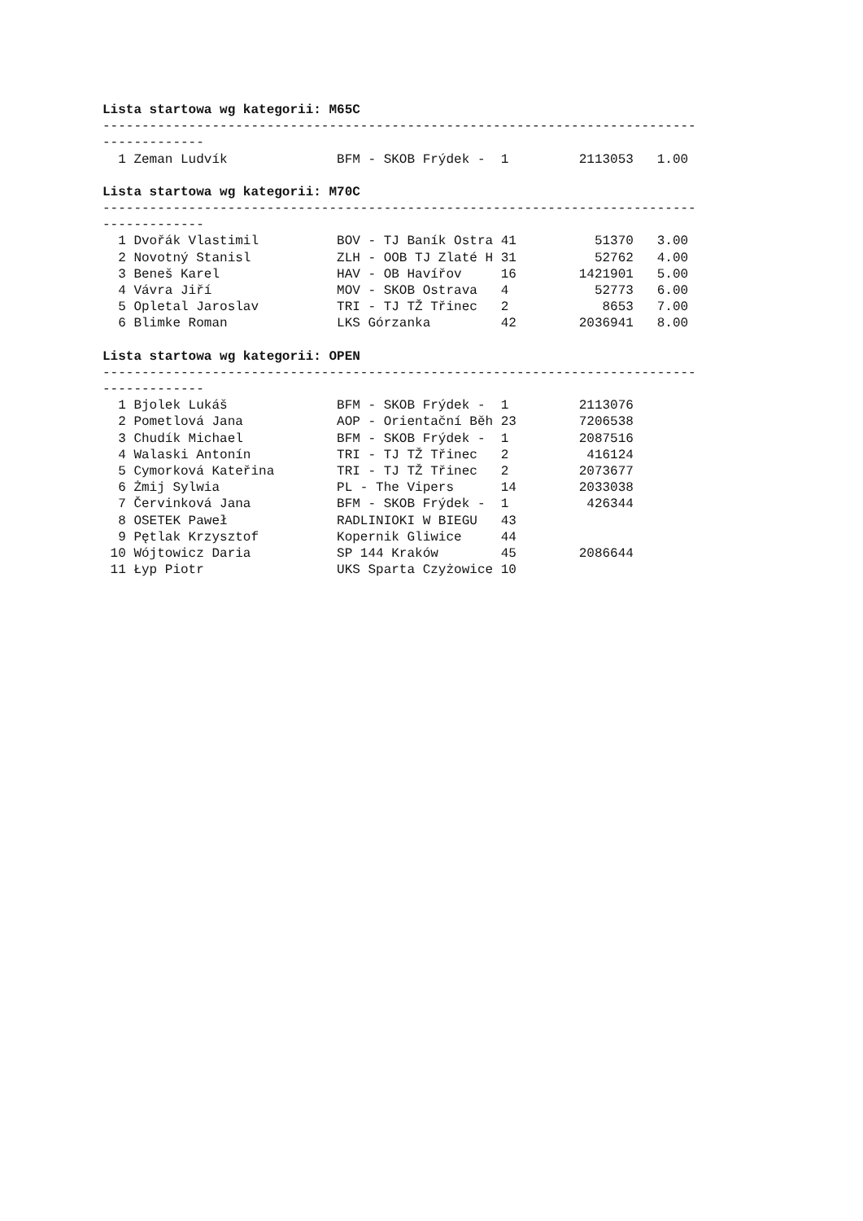Lista startowa wg kategorii: M65C
----------------------------------------------------------------------------
-------------
  1 Zeman Ludvík              BFM - SKOB Frýdek -  1         2113053   1.00
Lista startowa wg kategorii: M70C
----------------------------------------------------------------------------
-------------
  1 Dvořák Vlastimil          BOV - TJ Baník Ostra 41          51370   3.00
  2 Novotný Stanisl           ZLH - OOB TJ Zlaté H 31          52762   4.00
  3 Beneš Karel               HAV - OB Havířov     16        1421901   5.00
  4 Vávra Jiří                MOV - SKOB Ostrava   4           52773   6.00
  5 Opletal Jaroslav          TRI - TJ TŽ Třinec   2            8653   7.00
  6 Blimke Roman              LKS Górzanka         42        2036941   8.00
Lista startowa wg kategorii: OPEN
----------------------------------------------------------------------------
-------------
  1 Bjolek Lukáš              BFM - SKOB Frýdek -  1         2113076
  2 Pometlová Jana            AOP - Orientační Běh 23        7206538
  3 Chudík Michael            BFM - SKOB Frýdek -  1         2087516
  4 Walaski Antonín           TRI - TJ TŽ Třinec   2          416124
  5 Cymorková Kateřina        TRI - TJ TŽ Třinec   2         2073677
  6 Żmij Sylwia               PL - The Vipers      14        2033038
  7 Červinková Jana           BFM - SKOB Frýdek -  1          426344
  8 OSETEK Paweł              RADLINIOKI W BIEGU   43
  9 Pętlak Krzysztof          Kopernik Gliwice     44
 10 Wójtowicz Daria           SP 144 Kraków        45        2086644
 11 Łyp Piotr                 UKS Sparta Czyżowice 10